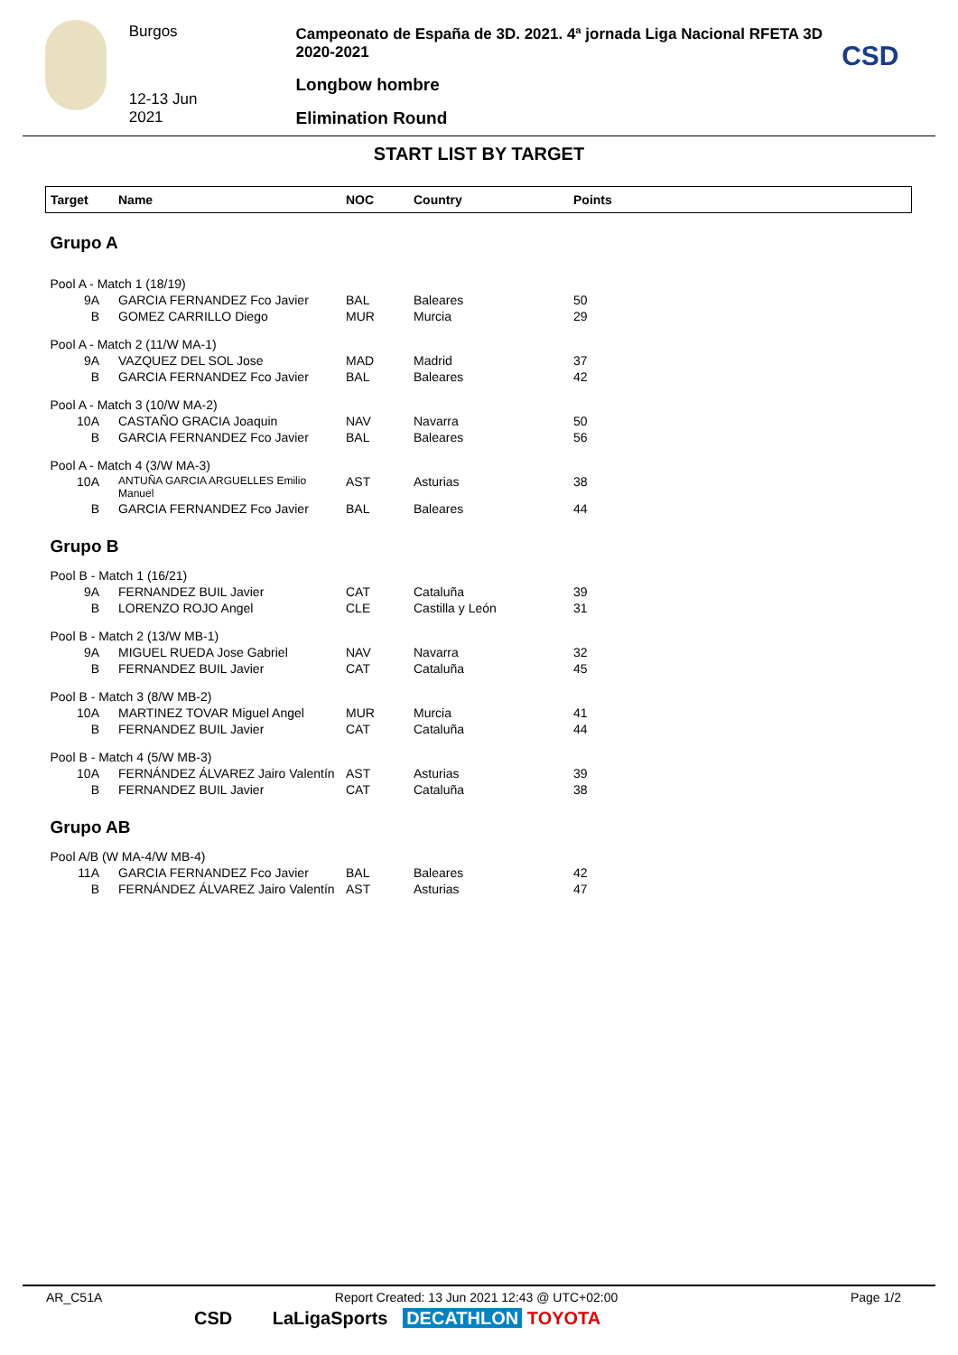Burgos
12-13 Jun 2021
Campeonato de España de 3D. 2021. 4ª jornada Liga Nacional RFETA 3D 2020-2021
Longbow hombre
Elimination Round
CSD
START LIST BY TARGET
| Target | Name | NOC | Country | Points |
| --- | --- | --- | --- | --- |
| Grupo A | | | | |
| Pool A - Match 1 (18/19) | | | | |
| 9A | GARCIA FERNANDEZ Fco Javier | BAL | Baleares | 50 |
| B | GOMEZ CARRILLO Diego | MUR | Murcia | 29 |
| Pool A - Match 2 (11/W MA-1) | | | | |
| 9A | VAZQUEZ DEL SOL Jose | MAD | Madrid | 37 |
| B | GARCIA FERNANDEZ Fco Javier | BAL | Baleares | 42 |
| Pool A - Match 3 (10/W MA-2) | | | | |
| 10A | CASTAÑO GRACIA Joaquin | NAV | Navarra | 50 |
| B | GARCIA FERNANDEZ Fco Javier | BAL | Baleares | 56 |
| Pool A - Match 4 (3/W MA-3) | | | | |
| 10A | ANTUÑA GARCIA ARGUELLES Emilio Manuel | AST | Asturias | 38 |
| B | GARCIA FERNANDEZ Fco Javier | BAL | Baleares | 44 |
| Grupo B | | | | |
| Pool B - Match 1 (16/21) | | | | |
| 9A | FERNANDEZ BUIL Javier | CAT | Cataluña | 39 |
| B | LORENZO ROJO Angel | CLE | Castilla y León | 31 |
| Pool B - Match 2 (13/W MB-1) | | | | |
| 9A | MIGUEL RUEDA Jose Gabriel | NAV | Navarra | 32 |
| B | FERNANDEZ BUIL Javier | CAT | Cataluña | 45 |
| Pool B - Match 3 (8/W MB-2) | | | | |
| 10A | MARTINEZ TOVAR Miguel Angel | MUR | Murcia | 41 |
| B | FERNANDEZ BUIL Javier | CAT | Cataluña | 44 |
| Pool B - Match 4 (5/W MB-3) | | | | |
| 10A | FERNÁNDEZ ÁLVAREZ Jairo Valentín | AST | Asturias | 39 |
| B | FERNANDEZ BUIL Javier | CAT | Cataluña | 38 |
| Grupo AB | | | | |
| Pool A/B (W MA-4/W MB-4) | | | | |
| 11A | GARCIA FERNANDEZ Fco Javier | BAL | Baleares | 42 |
| B | FERNÁNDEZ ÁLVAREZ Jairo Valentín | AST | Asturias | 47 |
AR_C51A Report Created: 13 Jun 2021 12:43 @ UTC+02:00 Page 1/2
CSD LaLigaSports DECATHLON TOYOTA